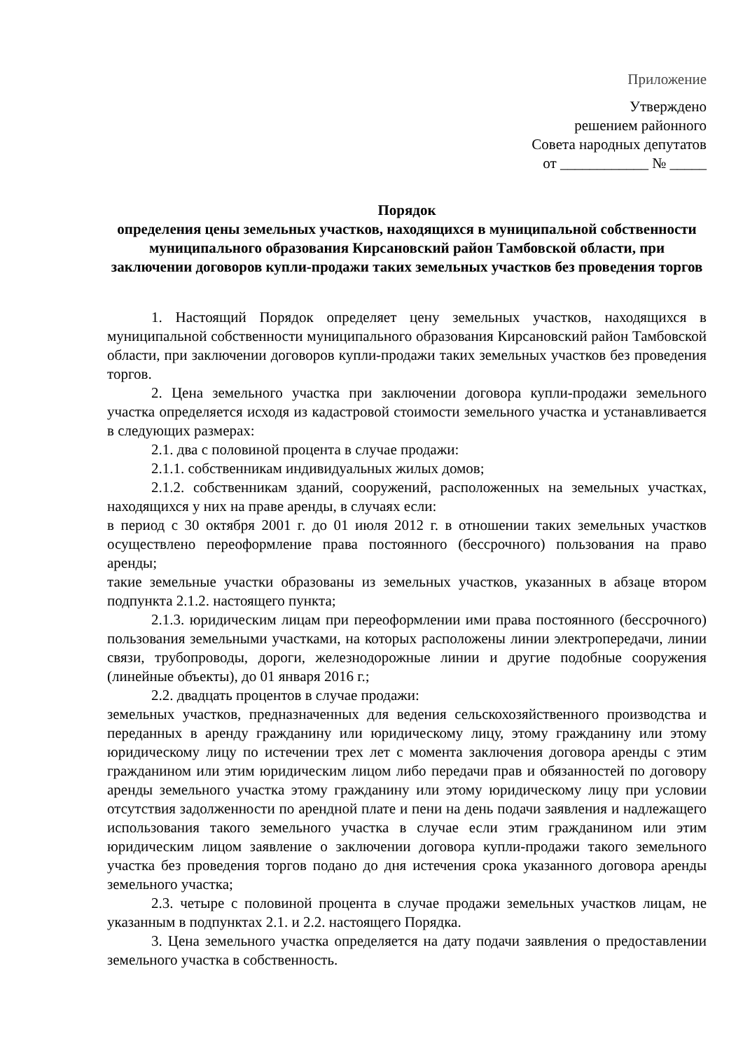Приложение
Утверждено
решением районного
Совета народных депутатов
от ____________ № _____
Порядок
определения цены земельных участков, находящихся в муниципальной собственности муниципального образования Кирсановский район Тамбовской области, при заключении договоров купли-продажи таких земельных участков без проведения торгов
1. Настоящий Порядок определяет цену земельных участков, находящихся в муниципальной собственности муниципального образования Кирсановский район Тамбовской области, при заключении договоров купли-продажи таких земельных участков без проведения торгов.
2. Цена земельного участка при заключении договора купли-продажи земельного участка определяется исходя из кадастровой стоимости земельного участка и устанавливается в следующих размерах:
2.1. два с половиной процента в случае продажи:
2.1.1. собственникам индивидуальных жилых домов;
2.1.2. собственникам зданий, сооружений, расположенных на земельных участках, находящихся у них на праве аренды, в случаях если:
в период с 30 октября 2001 г. до 01 июля 2012 г. в отношении таких земельных участков осуществлено переоформление права постоянного (бессрочного) пользования на право аренды;
такие земельные участки образованы из земельных участков, указанных в абзаце втором подпункта 2.1.2. настоящего пункта;
2.1.3. юридическим лицам при переоформлении ими права постоянного (бессрочного) пользования земельными участками, на которых расположены линии электропередачи, линии связи, трубопроводы, дороги, железнодорожные линии и другие подобные сооружения (линейные объекты), до 01 января 2016 г.;
2.2. двадцать процентов в случае продажи:
земельных участков, предназначенных для ведения сельскохозяйственного производства и переданных в аренду гражданину или юридическому лицу, этому гражданину или этому юридическому лицу по истечении трех лет с момента заключения договора аренды с этим гражданином или этим юридическим лицом либо передачи прав и обязанностей по договору аренды земельного участка этому гражданину или этому юридическому лицу при условии отсутствия задолженности по арендной плате и пени на день подачи заявления и надлежащего использования такого земельного участка в случае если этим гражданином или этим юридическим лицом заявление о заключении договора купли-продажи такого земельного участка без проведения торгов подано до дня истечения срока указанного договора аренды земельного участка;
2.3. четыре с половиной процента в случае продажи земельных участков лицам, не указанным в подпунктах 2.1. и 2.2. настоящего Порядка.
3. Цена земельного участка определяется на дату подачи заявления о предоставлении земельного участка в собственность.